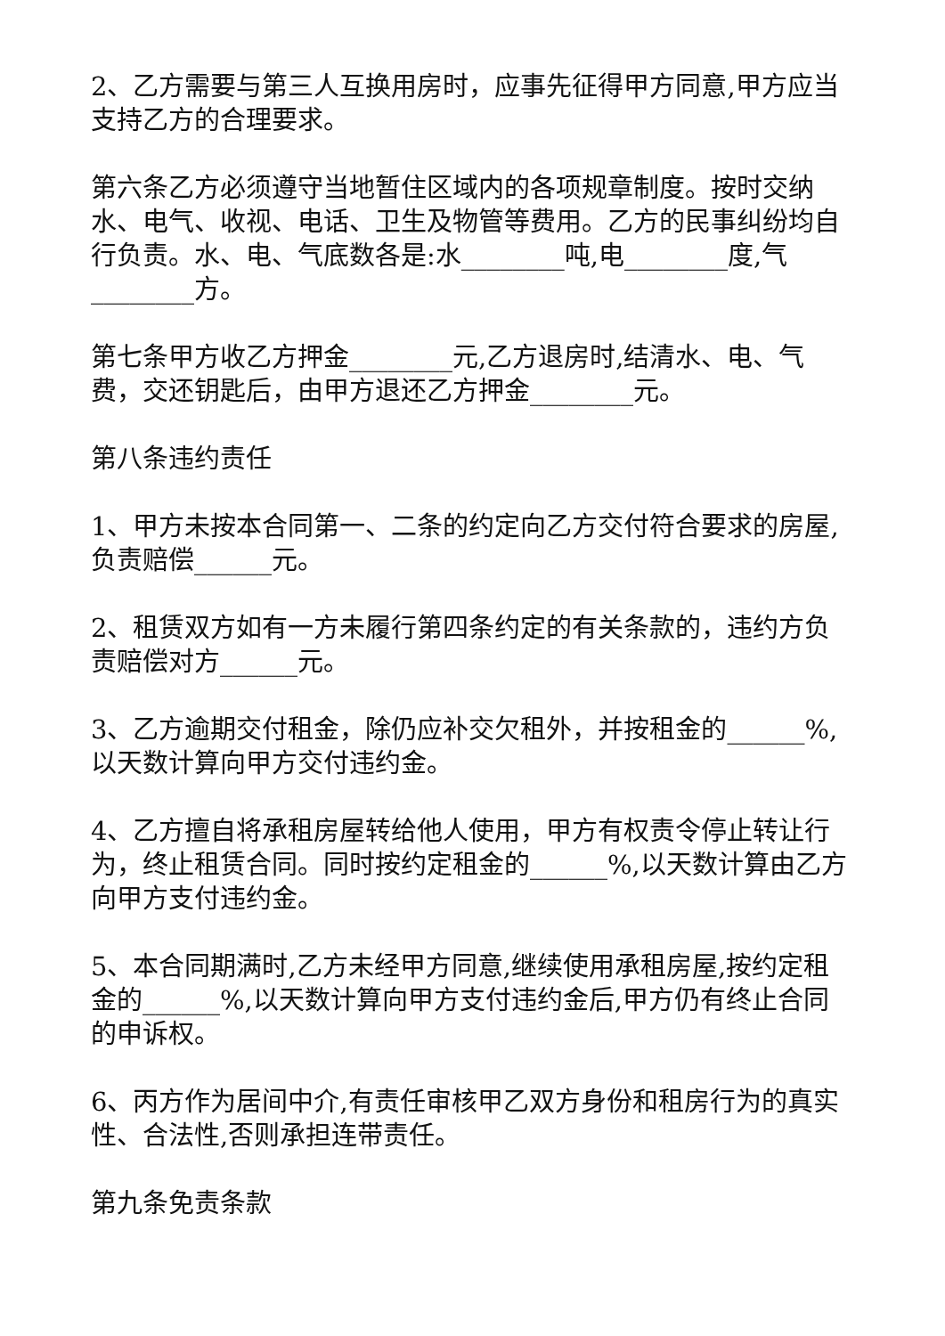2、乙方需要与第三人互换用房时，应事先征得甲方同意,甲方应当支持乙方的合理要求。
第六条乙方必须遵守当地暂住区域内的各项规章制度。按时交纳水、电气、收视、电话、卫生及物管等费用。乙方的民事纠纷均自行负责。水、电、气底数各是:水________吨,电________度,气________方。
第七条甲方收乙方押金________元,乙方退房时,结清水、电、气费，交还钥匙后，由甲方退还乙方押金________元。
第八条违约责任
1、甲方未按本合同第一、二条的约定向乙方交付符合要求的房屋,负责赔偿______元。
2、租赁双方如有一方未履行第四条约定的有关条款的，违约方负责赔偿对方______元。
3、乙方逾期交付租金，除仍应补交欠租外，并按租金的______%,以天数计算向甲方交付违约金。
4、乙方擅自将承租房屋转给他人使用，甲方有权责令停止转让行为，终止租赁合同。同时按约定租金的______%,以天数计算由乙方向甲方支付违约金。
5、本合同期满时,乙方未经甲方同意,继续使用承租房屋,按约定租金的______%,以天数计算向甲方支付违约金后,甲方仍有终止合同的申诉权。
6、丙方作为居间中介,有责任审核甲乙双方身份和租房行为的真实性、合法性,否则承担连带责任。
第九条免责条款